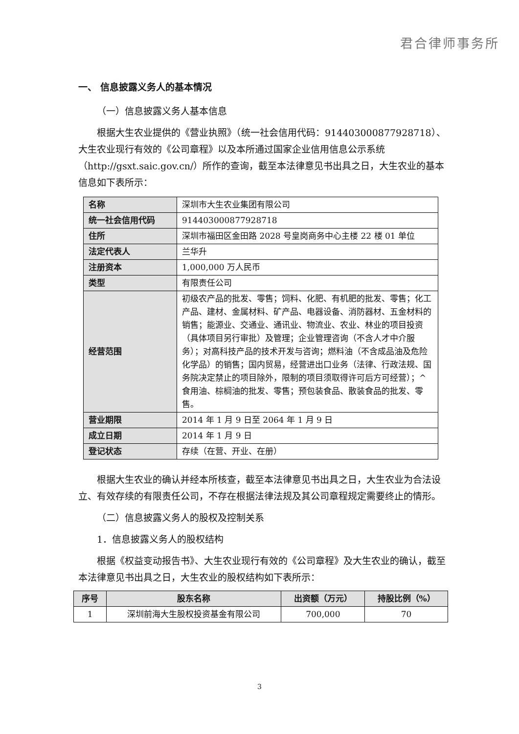君合律师事务所
一、 信息披露义务人的基本情况
（一）信息披露义务人基本信息
根据大生农业提供的《营业执照》（统一社会信用代码：914403000877928718）、大生农业现行有效的《公司章程》以及本所通过国家企业信用信息公示系统（http://gsxt.saic.gov.cn/）所作的查询，截至本法律意见书出具之日，大生农业的基本信息如下表所示：
| 名称 | 深圳市大生农业集团有限公司 |
| 统一社会信用代码 | 914403000877928718 |
| 住所 | 深圳市福田区金田路 2028 号皇岗商务中心主楼 22 楼 01 单位 |
| 法定代表人 | 兰华升 |
| 注册资本 | 1,000,000 万人民币 |
| 类型 | 有限责任公司 |
| 经营范围 | 初级农产品的批发、零售；饲料、化肥、有机肥的批发、零售；化工产品、建材、金属材料、矿产品、电器设备、消防器材、五金材料的销售；能源业、交通业、通讯业、物流业、农业、林业的项目投资（具体项目另行审批）及管理；企业管理咨询（不含人才中介服务）；对高科技产品的技术开发与咨询；燃料油（不含成品油及危险化学品）的销售；国内贸易，经营进出口业务（法律、行政法规、国务院决定禁止的项目除外，限制的项目须取得许可后方可经营）；^食用油、棕榈油的批发、零售；预包装食品、散装食品的批发、零售。 |
| 营业期限 | 2014 年 1 月 9 日至 2064 年 1 月 9 日 |
| 成立日期 | 2014 年 1 月 9 日 |
| 登记状态 | 存续（在营、开业、在册） |
根据大生农业的确认并经本所核查，截至本法律意见书出具之日，大生农业为合法设立、有效存续的有限责任公司，不存在根据法律法规及其公司章程规定需要终止的情形。
（二）信息披露义务人的股权及控制关系
1．信息披露义务人的股权结构
根据《权益变动报告书》、大生农业现行有效的《公司章程》及大生农业的确认，截至本法律意见书出具之日，大生农业的股权结构如下表所示：
| 序号 | 股东名称 | 出资额（万元） | 持股比例（%） |
| --- | --- | --- | --- |
| 1 | 深圳前海大生股权投资基金有限公司 | 700,000 | 70 |
3